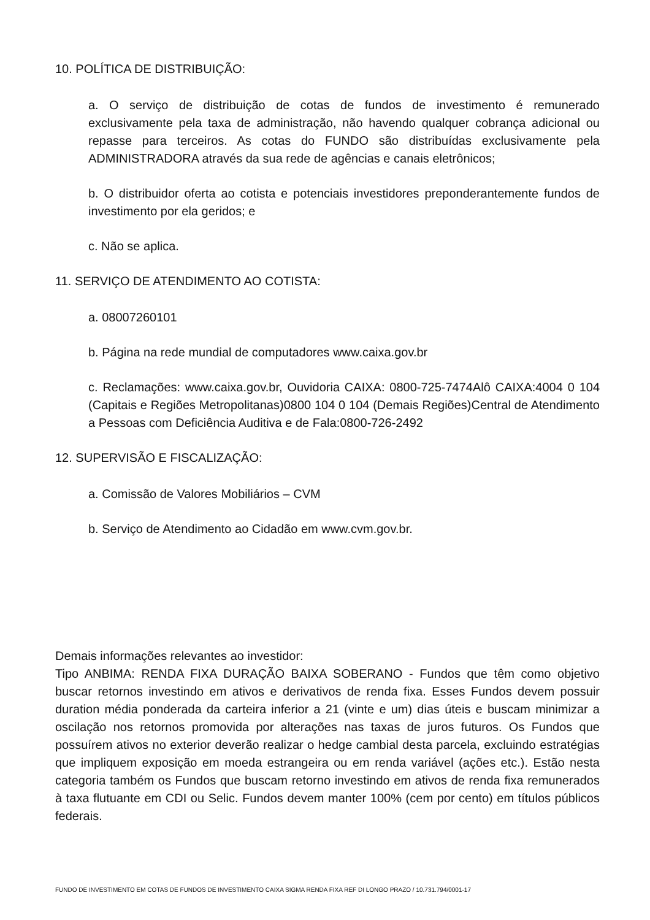10. POLÍTICA DE DISTRIBUIÇÃO:
a. O serviço de distribuição de cotas de fundos de investimento é remunerado exclusivamente pela taxa de administração, não havendo qualquer cobrança adicional ou repasse para terceiros. As cotas do FUNDO são distribuídas exclusivamente pela ADMINISTRADORA através da sua rede de agências e canais eletrônicos;
b. O distribuidor oferta ao cotista e potenciais investidores preponderantemente fundos de investimento por ela geridos; e
c. Não se aplica.
11. SERVIÇO DE ATENDIMENTO AO COTISTA:
a. 08007260101
b. Página na rede mundial de computadores www.caixa.gov.br
c. Reclamações: www.caixa.gov.br, Ouvidoria CAIXA: 0800-725-7474Alô CAIXA:4004 0 104 (Capitais e Regiões Metropolitanas)0800 104 0 104 (Demais Regiões)Central de Atendimento a Pessoas com Deficiência Auditiva e de Fala:0800-726-2492
12. SUPERVISÃO E FISCALIZAÇÃO:
a. Comissão de Valores Mobiliários – CVM
b. Serviço de Atendimento ao Cidadão em www.cvm.gov.br.
Demais informações relevantes ao investidor:
Tipo ANBIMA: RENDA FIXA DURAÇÃO BAIXA SOBERANO - Fundos que têm como objetivo buscar retornos investindo em ativos e derivativos de renda fixa. Esses Fundos devem possuir duration média ponderada da carteira inferior a 21 (vinte e um) dias úteis e buscam minimizar a oscilação nos retornos promovida por alterações nas taxas de juros futuros. Os Fundos que possuírem ativos no exterior deverão realizar o hedge cambial desta parcela, excluindo estratégias que impliquem exposição em moeda estrangeira ou em renda variável (ações etc.). Estão nesta categoria também os Fundos que buscam retorno investindo em ativos de renda fixa remunerados à taxa flutuante em CDI ou Selic. Fundos devem manter 100% (cem por cento) em títulos públicos federais.
FUNDO DE INVESTIMENTO EM COTAS DE FUNDOS DE INVESTIMENTO CAIXA SIGMA RENDA FIXA REF DI LONGO PRAZO / 10.731.794/0001-17